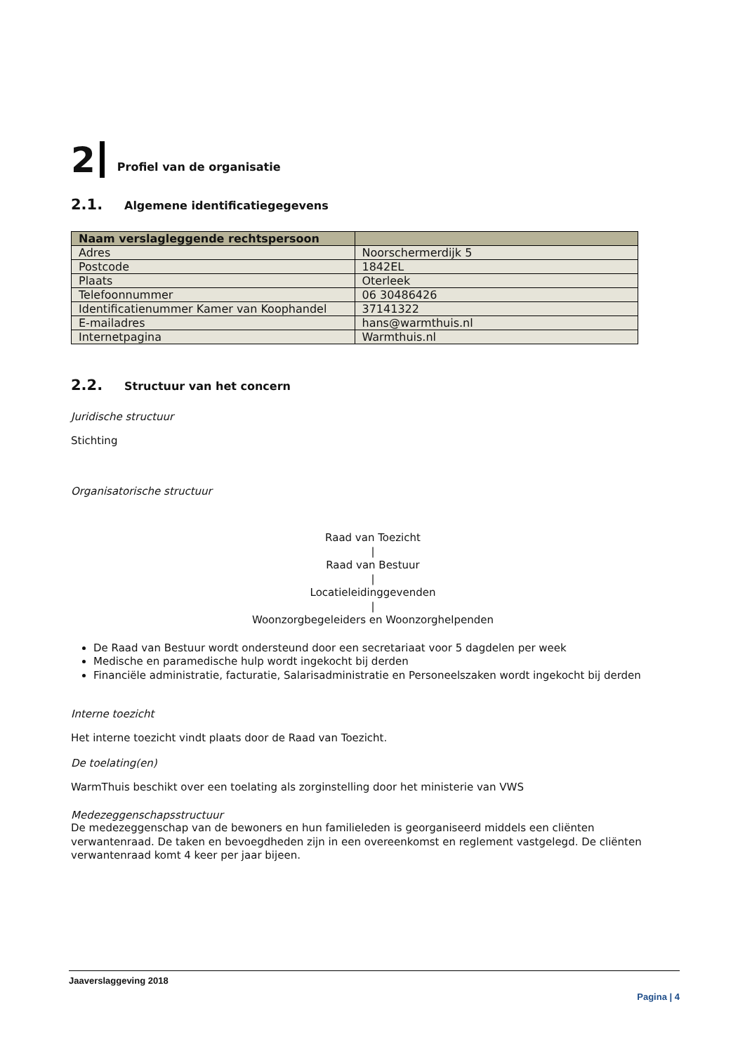2 Profiel van de organisatie
2.1. Algemene identificatiegegevens
| Naam verslagleggende rechtspersoon | |
| --- | --- |
| Adres | Noorschermerdijk 5 |
| Postcode | 1842EL |
| Plaats | Oterleek |
| Telefoonnummer | 06 30486426 |
| Identificatienummer Kamer van Koophandel | 37141322 |
| E-mailadres | hans@warmthuis.nl |
| Internetpagina | Warmthuis.nl |
2.2. Structuur van het concern
Juridische structuur
Stichting
Organisatorische structuur
Raad van Toezicht
|
Raad van Bestuur
|
Locatieleidinggevenden
|
Woonzorgbegeleiders en Woonzorghelpenden
De Raad van Bestuur wordt ondersteund door een secretariaat voor 5 dagdelen per week
Medische en paramedische hulp wordt ingekocht bij derden
Financiële administratie, facturatie, Salarisadministratie en Personeelszaken wordt ingekocht bij derden
Interne toezicht
Het interne toezicht vindt plaats door de Raad van Toezicht.
De toelating(en)
WarmThuis beschikt over een toelating als zorginstelling door het ministerie van VWS
Medezeggenschapsstructuur
De medezeggenschap van de bewoners en hun familieleden is georganiseerd middels een cliënten verwantenraad. De taken en bevoegdheden zijn in een overeenkomst en reglement vastgelegd. De cliënten verwantenraad komt 4 keer per jaar bijeen.
Jaaverslaggeving 2018
Pagina | 4